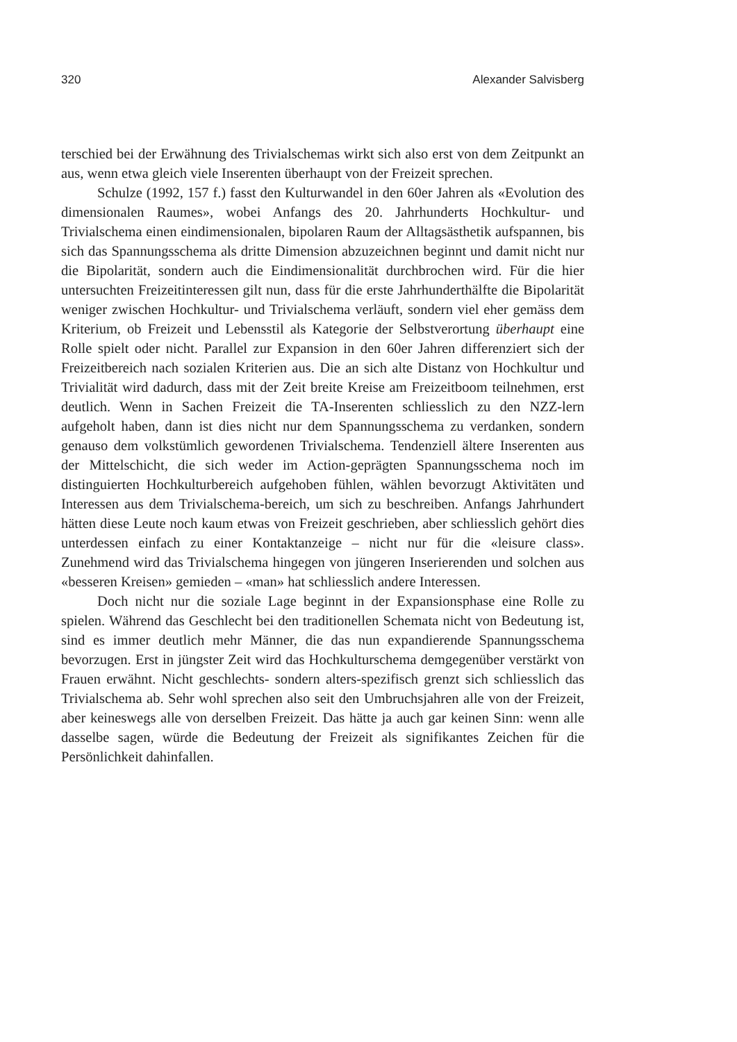320 Alexander Salvisberg
terschied bei der Erwähnung des Trivialschemas wirkt sich also erst von dem Zeitpunkt an aus, wenn etwa gleich viele Inserenten überhaupt von der Freizeit sprechen.
Schulze (1992, 157 f.) fasst den Kulturwandel in den 60er Jahren als «Evolution des dimensionalen Raumes», wobei Anfangs des 20. Jahrhunderts Hochkultur- und Trivialschema einen eindimensionalen, bipolaren Raum der Alltagsästhetik aufspannen, bis sich das Spannungsschema als dritte Dimension abzuzeichnen beginnt und damit nicht nur die Bipolarität, sondern auch die Eindimensionalität durchbrochen wird. Für die hier untersuchten Freizeitinteressen gilt nun, dass für die erste Jahrhunderthälfte die Bipolarität weniger zwischen Hochkultur- und Trivialschema verläuft, sondern viel eher gemäss dem Kriterium, ob Freizeit und Lebensstil als Kategorie der Selbstverortung überhaupt eine Rolle spielt oder nicht. Parallel zur Expansion in den 60er Jahren differenziert sich der Freizeitbereich nach sozialen Kriterien aus. Die an sich alte Distanz von Hochkultur und Trivialität wird dadurch, dass mit der Zeit breite Kreise am Freizeitboom teilnehmen, erst deutlich. Wenn in Sachen Freizeit die TA-Inserenten schliesslich zu den NZZ-lern aufgeholt haben, dann ist dies nicht nur dem Spannungsschema zu verdanken, sondern genauso dem volkstümlich gewordenen Trivialschema. Tendenziell ältere Inserenten aus der Mittelschicht, die sich weder im Action-geprägten Spannungsschema noch im distinguierten Hochkulturbereich aufgehoben fühlen, wählen bevorzugt Aktivitäten und Interessen aus dem Trivialschema-bereich, um sich zu beschreiben. Anfangs Jahrhundert hätten diese Leute noch kaum etwas von Freizeit geschrieben, aber schliesslich gehört dies unterdessen einfach zu einer Kontaktanzeige – nicht nur für die «leisure class». Zunehmend wird das Trivialschema hingegen von jüngeren Inserierenden und solchen aus «besseren Kreisen» gemieden – «man» hat schliesslich andere Interessen.
Doch nicht nur die soziale Lage beginnt in der Expansionsphase eine Rolle zu spielen. Während das Geschlecht bei den traditionellen Schemata nicht von Bedeutung ist, sind es immer deutlich mehr Männer, die das nun expandierende Spannungsschema bevorzugen. Erst in jüngster Zeit wird das Hochkulturschema demgegenüber verstärkt von Frauen erwähnt. Nicht geschlechts- sondern alters-spezifisch grenzt sich schliesslich das Trivialschema ab. Sehr wohl sprechen also seit den Umbruchsjahren alle von der Freizeit, aber keineswegs alle von derselben Freizeit. Das hätte ja auch gar keinen Sinn: wenn alle dasselbe sagen, würde die Bedeutung der Freizeit als signifikantes Zeichen für die Persönlichkeit dahinfallen.